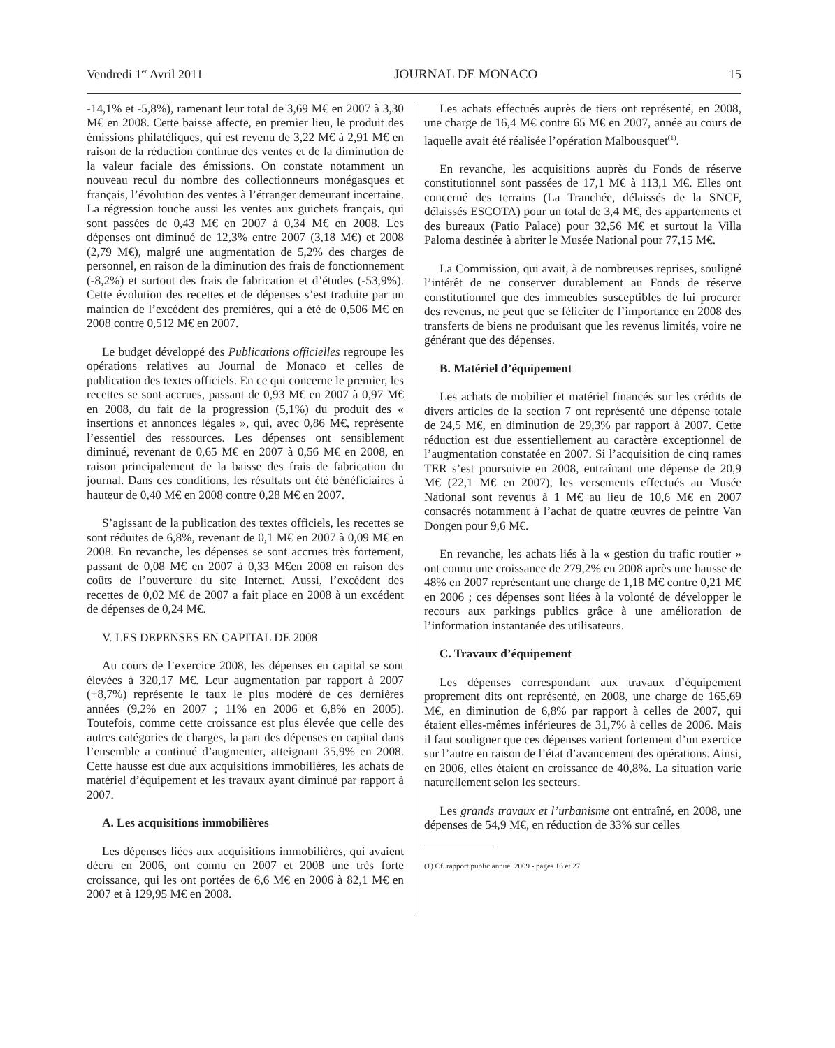Vendredi 1<sup>er</sup> Avril 2011 JOURNAL DE MONACO 15
-14,1% et -5,8%), ramenant leur total de 3,69 M€ en 2007 à 3,30 M€ en 2008. Cette baisse affecte, en premier lieu, le produit des émissions philatéliques, qui est revenu de 3,22 M€ à 2,91 M€ en raison de la réduction continue des ventes et de la diminution de la valeur faciale des émissions. On constate notamment un nouveau recul du nombre des collectionneurs monégasques et français, l’évolution des ventes à l’étranger demeurant incertaine. La régression touche aussi les ventes aux guichets français, qui sont passées de 0,43 M€ en 2007 à 0,34 M€ en 2008. Les dépenses ont diminué de 12,3% entre 2007 (3,18 M€) et 2008 (2,79 M€), malgré une augmentation de 5,2% des charges de personnel, en raison de la diminution des frais de fonctionnement (-8,2%) et surtout des frais de fabrication et d’études (-53,9%). Cette évolution des recettes et de dépenses s’est traduite par un maintien de l’excédent des premières, qui a été de 0,506 M€ en 2008 contre 0,512 M€ en 2007.
Le budget développé des Publications officielles regroupe les opérations relatives au Journal de Monaco et celles de publication des textes officiels. En ce qui concerne le premier, les recettes se sont accrues, passant de 0,93 M€ en 2007 à 0,97 M€ en 2008, du fait de la progression (5,1%) du produit des « insertions et annonces légales », qui, avec 0,86 M€, représente l’essentiel des ressources. Les dépenses ont sensiblement diminué, revenant de 0,65 M€ en 2007 à 0,56 M€ en 2008, en raison principalement de la baisse des frais de fabrication du journal. Dans ces conditions, les résultats ont été bénéficiaires à hauteur de 0,40 M€ en 2008 contre 0,28 M€ en 2007.
S’agissant de la publication des textes officiels, les recettes se sont réduites de 6,8%, revenant de 0,1 M€ en 2007 à 0,09 M€ en 2008. En revanche, les dépenses se sont accrues très fortement, passant de 0,08 M€ en 2007 à 0,33 M€en 2008 en raison des coûts de l’ouverture du site Internet. Aussi, l’excédent des recettes de 0,02 M€ de 2007 a fait place en 2008 à un excédent de dépenses de 0,24 M€.
V. LES DEPENSES EN CAPITAL DE 2008
Au cours de l’exercice 2008, les dépenses en capital se sont élevées à 320,17 M€. Leur augmentation par rapport à 2007 (+8,7%) représente le taux le plus modéré de ces dernières années (9,2% en 2007 ; 11% en 2006 et 6,8% en 2005). Toutefois, comme cette croissance est plus élevée que celle des autres catégories de charges, la part des dépenses en capital dans l’ensemble a continué d’augmenter, atteignant 35,9% en 2008. Cette hausse est due aux acquisitions immobilières, les achats de matériel d’équipement et les travaux ayant diminué par rapport à 2007.
A. Les acquisitions immobilières
Les dépenses liées aux acquisitions immobilières, qui avaient décru en 2006, ont connu en 2007 et 2008 une très forte croissance, qui les ont portées de 6,6 M€ en 2006 à 82,1 M€ en 2007 et à 129,95 M€ en 2008.
Les achats effectués auprès de tiers ont représenté, en 2008, une charge de 16,4 M€ contre 65 M€ en 2007, année au cours de laquelle avait été réalisée l’opération Malbousquet<sup>(1)</sup>.
En revanche, les acquisitions auprès du Fonds de réserve constitutionnel sont passées de 17,1 M€ à 113,1 M€. Elles ont concerné des terrains (La Tranchée, délaissés de la SNCF, délaissés ESCOTA) pour un total de 3,4 M€, des appartements et des bureaux (Patio Palace) pour 32,56 M€ et surtout la Villa Paloma destinée à abriter le Musée National pour 77,15 M€.
La Commission, qui avait, à de nombreuses reprises, souligné l’intérêt de ne conserver durablement au Fonds de réserve constitutionnel que des immeubles susceptibles de lui procurer des revenus, ne peut que se féliciter de l’importance en 2008 des transferts de biens ne produisant que les revenus limités, voire ne générant que des dépenses.
B. Matériel d’équipement
Les achats de mobilier et matériel financés sur les crédits de divers articles de la section 7 ont représenté une dépense totale de 24,5 M€, en diminution de 29,3% par rapport à 2007. Cette réduction est due essentiellement au caractère exceptionnel de l’augmentation constatée en 2007. Si l’acquisition de cinq rames TER s’est poursuivie en 2008, entraînant une dépense de 20,9 M€ (22,1 M€ en 2007), les versements effectués au Musée National sont revenus à 1 M€ au lieu de 10,6 M€ en 2007 consacrés notamment à l’achat de quatre œuvres de peintre Van Dongen pour 9,6 M€.
En revanche, les achats liés à la « gestion du trafic routier » ont connu une croissance de 279,2% en 2008 après une hausse de 48% en 2007 représentant une charge de 1,18 M€ contre 0,21 M€ en 2006 ; ces dépenses sont liées à la volonté de développer le recours aux parkings publics grâce à une amélioration de l’information instantanée des utilisateurs.
C. Travaux d’équipement
Les dépenses correspondant aux travaux d’équipement proprement dits ont représenté, en 2008, une charge de 165,69 M€, en diminution de 6,8% par rapport à celles de 2007, qui étaient elles-mêmes inférieures de 31,7% à celles de 2006. Mais il faut souligner que ces dépenses varient fortement d’un exercice sur l’autre en raison de l’état d’avancement des opérations. Ainsi, en 2006, elles étaient en croissance de 40,8%. La situation varie naturellement selon les secteurs.
Les grands travaux et l’urbanisme ont entraîné, en 2008, une dépenses de 54,9 M€, en réduction de 33% sur celles
(1) Cf. rapport public annuel 2009 - pages 16 et 27